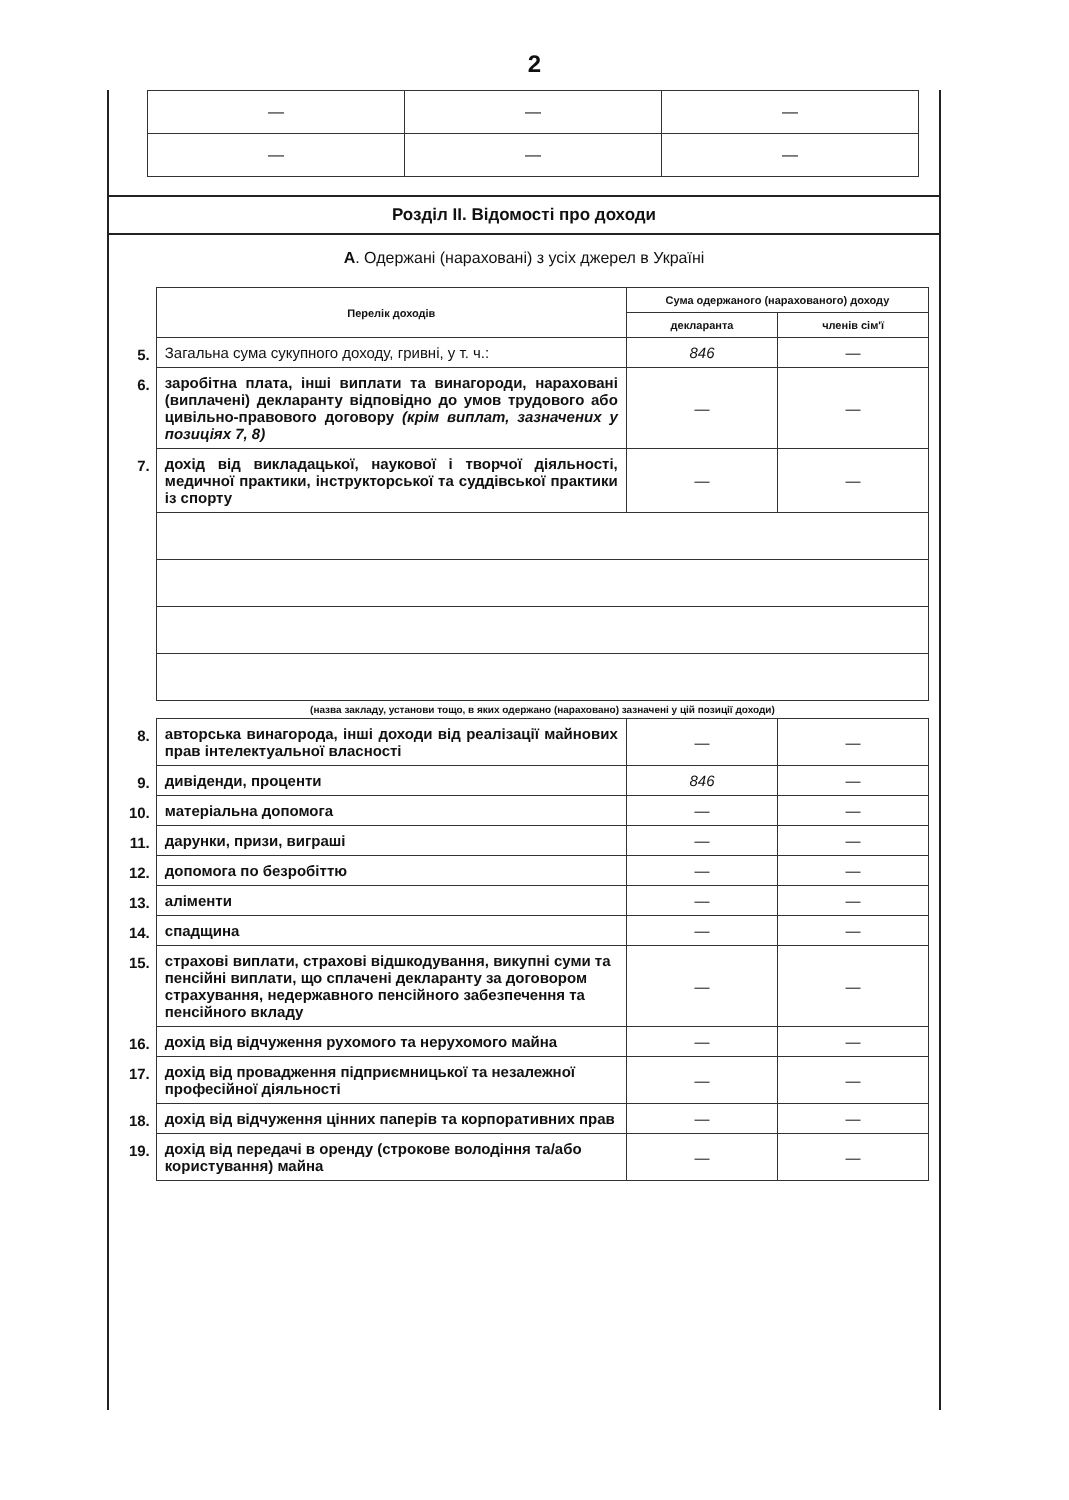2
| — | — | — |
| — | — | — |
Розділ II. Відомості про доходи
А. Одержані (нараховані) з усіх джерел в Україні
| | Перелік доходів | Сума одержаного (нарахованого) доходу | |
| | | декларанта | членів сім'ї |
| 5. | Загальна сума сукупного доходу, гривні, у т. ч.: | 846 | — |
| 6. | заробітна плата, інші виплати та винагороди, нараховані (виплачені) декларанту відповідно до умов трудового або цивільно-правового договору (крім виплат, зазначених у позиціях 7, 8) | — | — |
| 7. | дохід від викладацької, наукової і творчої діяльності, медичної практики, інструкторської та суддівської практики із спорту | — | — |
| | (назва закладу, установи тощо, в яких одержано (нараховано) зазначені у цій позиції доходи) | | |
| 8. | авторська винагорода, інші доходи від реалізації майнових прав інтелектуальної власності | — | — |
| 9. | дивіденди, проценти | 846 | — |
| 10. | матеріальна допомога | — | — |
| 11. | дарунки, призи, виграші | — | — |
| 12. | допомога по безробіттю | — | — |
| 13. | аліменти | — | — |
| 14. | спадщина | — | — |
| 15. | страхові виплати, страхові відшкодування, викупні суми та пенсійні виплати, що сплачені декларанту за договором страхування, недержавного пенсійного забезпечення та пенсійного вкладу | — | — |
| 16. | дохід від відчуження рухомого та нерухомого майна | — | — |
| 17. | дохід від провадження підприємницької та незалежної професійної діяльності | — | — |
| 18. | дохід від відчуження цінних паперів та корпоративних прав | — | — |
| 19. | дохід від передачі в оренду (строкове володіння та/або користування) майна | — | — |